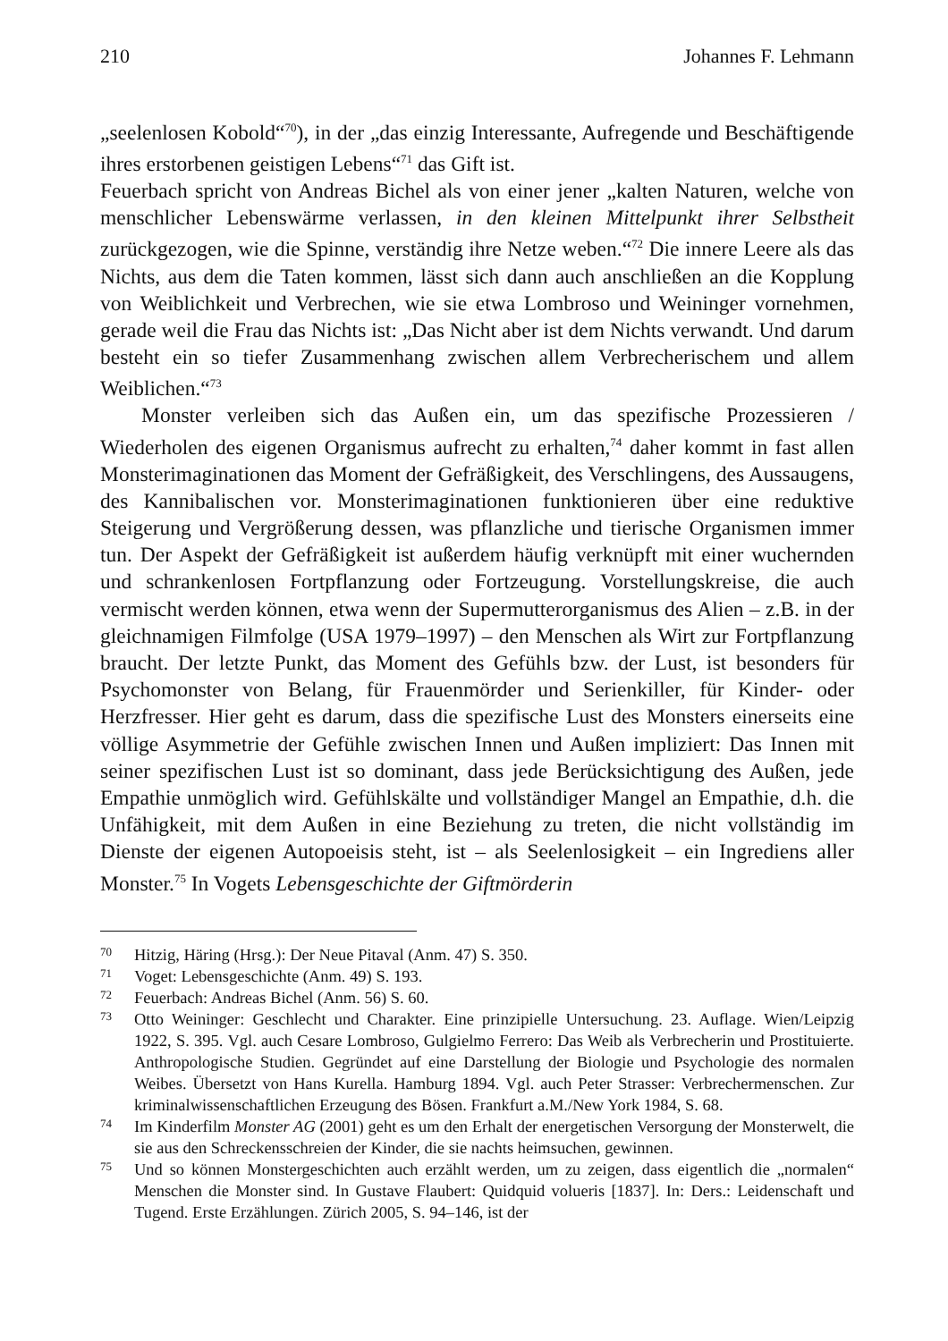210 Johannes F. Lehmann
„seelenlosen Kobold“<sup>70</sup>), in der „das einzig Interessante, Aufregende und Beschäftigende ihres erstorbenen geistigen Lebens“<sup>71</sup> das Gift ist.
Feuerbach spricht von Andreas Bichel als von einer jener „kalten Naturen, welche von menschlicher Lebenswärme verlassen, in den kleinen Mittelpunkt ihrer Selbstheit zurückgezogen, wie die Spinne, verständig ihre Netze weben.“<sup>72</sup> Die innere Leere als das Nichts, aus dem die Taten kommen, lässt sich dann auch anschließen an die Kopplung von Weiblichkeit und Verbrechen, wie sie etwa Lombroso und Weininger vornehmen, gerade weil die Frau das Nichts ist: „Das Nicht aber ist dem Nichts verwandt. Und darum besteht ein so tiefer Zusammenhang zwischen allem Verbrecherischem und allem Weiblichen.“<sup>73</sup>
Monster verleiben sich das Außen ein, um das spezifische Prozessieren / Wiederholen des eigenen Organismus aufrecht zu erhalten,<sup>74</sup> daher kommt in fast allen Monsterimaginationen das Moment der Gefräßigkeit, des Verschlingens, des Aussaugens, des Kannibalischen vor. Monsterimaginationen funktionieren über eine reduktive Steigerung und Vergrößerung dessen, was pflanzliche und tierische Organismen immer tun. Der Aspekt der Gefräßigkeit ist außerdem häufig verknüpft mit einer wuchernden und schrankenlosen Fortpflanzung oder Fortzeugung. Vorstellungskreise, die auch vermischt werden können, etwa wenn der Supermutterorganismus des Alien – z.B. in der gleichnamigen Filmfolge (USA 1979–1997) – den Menschen als Wirt zur Fortpflanzung braucht. Der letzte Punkt, das Moment des Gefühls bzw. der Lust, ist besonders für Psychomonster von Belang, für Frauenmörder und Serienkiller, für Kinder- oder Herzfresser. Hier geht es darum, dass die spezifische Lust des Monsters einerseits eine völlige Asymmetrie der Gefühle zwischen Innen und Außen impliziert: Das Innen mit seiner spezifischen Lust ist so dominant, dass jede Berücksichtigung des Außen, jede Empathie unmöglich wird. Gefühlskälte und vollständiger Mangel an Empathie, d.h. die Unfähigkeit, mit dem Außen in eine Beziehung zu treten, die nicht vollständig im Dienste der eigenen Autopoeisis steht, ist – als Seelenlosigkeit – ein Ingrediens aller Monster.<sup>75</sup> In Vogets Lebensgeschichte der Giftmörderin
70 Hitzig, Häring (Hrsg.): Der Neue Pitaval (Anm. 47) S. 350.
71 Voget: Lebensgeschichte (Anm. 49) S. 193.
72 Feuerbach: Andreas Bichel (Anm. 56) S. 60.
73 Otto Weininger: Geschlecht und Charakter. Eine prinzipielle Untersuchung. 23. Auflage. Wien/Leipzig 1922, S. 395. Vgl. auch Cesare Lombroso, Gulgielmo Ferrero: Das Weib als Verbrecherin und Prostituierte. Anthropologische Studien. Gegründet auf eine Darstellung der Biologie und Psychologie des normalen Weibes. Übersetzt von Hans Kurella. Hamburg 1894. Vgl. auch Peter Strasser: Verbrechermenschen. Zur kriminalwissenschaftlichen Erzeugung des Bösen. Frankfurt a.M./New York 1984, S. 68.
74 Im Kinderfilm Monster AG (2001) geht es um den Erhalt der energetischen Versorgung der Monsterwelt, die sie aus den Schreckensschreien der Kinder, die sie nachts heimsuchen, gewinnen.
75 Und so können Monstergeschichten auch erzählt werden, um zu zeigen, dass eigentlich die „normalen“ Menschen die Monster sind. In Gustave Flaubert: Quidquid volueris [1837]. In: Ders.: Leidenschaft und Tugend. Erste Erzählungen. Zürich 2005, S. 94–146, ist der